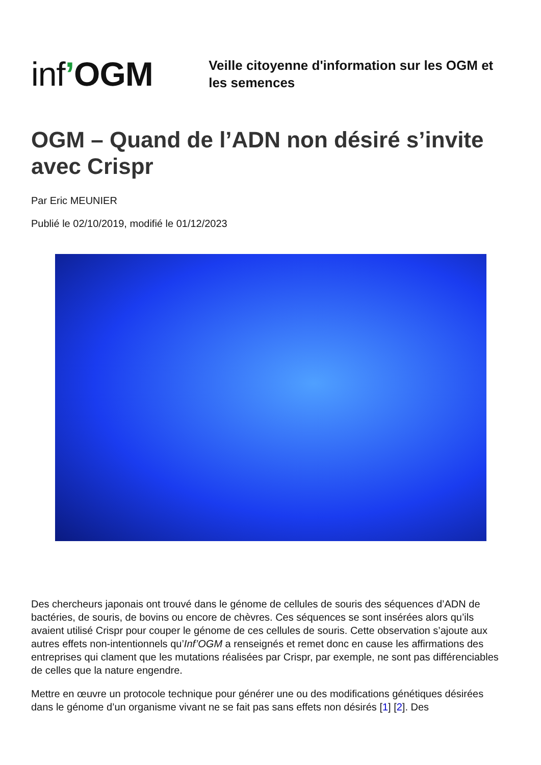inf’OGM
Veille citoyenne d'information sur les OGM et les semences
OGM – Quand de l’ADN non désiré s’invite avec Crispr
Par Eric MEUNIER
Publié le 02/10/2019, modifié le 01/12/2023
Des chercheurs japonais ont trouvé dans le génome de cellules de souris des séquences d’ADN de bactéries, de souris, de bovins ou encore de chèvres. Ces séquences se sont insérées alors qu’ils avaient utilisé Crispr pour couper le génome de ces cellules de souris. Cette observation s’ajoute aux autres effets non-intentionnels qu’Inf’OGM a renseignés et remet donc en cause les affirmations des entreprises qui clament que les mutations réalisées par Crispr, par exemple, ne sont pas différenciables de celles que la nature engendre.
Mettre en œuvre un protocole technique pour générer une ou des modifications génétiques désirées dans le génome d’un organisme vivant ne se fait pas sans effets non désirés [1] [2]. Des